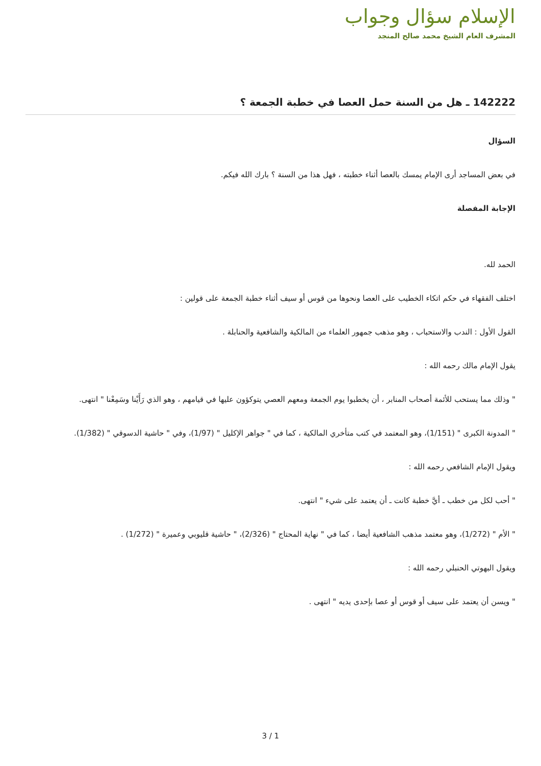الإسلام سؤال وجواب
المشرف العام الشيخ محمد صالح المنجد
142222 ـ هل من السنة حمل العصا في خطبة الجمعة ؟
السؤال
في بعض المساجد أرى الإمام يمسك بالعصا أثناء خطبته ، فهل هذا من السنة ؟ بارك الله فيكم.
الإجابة المفصلة
الحمد لله.
اختلف الفقهاء في حكم اتكاء الخطيب على العصا ونحوها من قوس أو سيف أثناء خطبة الجمعة على قولين :
القول الأول : الندب والاستحباب ، وهو مذهب جمهور العلماء من المالكية والشافعية والحنابلة .
يقول الإمام مالك رحمه الله :
" وذلك مما يستحب للأئمة أصحاب المنابر ، أن يخطبوا يوم الجمعة ومعهم العصي يتوكؤون عليها في قيامهم ، وهو الذي رَأَيْنا وسَمِعْنا " انتهى.
" المدونة الكبرى " (1/151)، وهو المعتمد في كتب متأخري المالكية ، كما في " جواهر الإكليل " (1/97)، وفي " حاشية الدسوقي " (1/382).
ويقول الإمام الشافعي رحمه الله :
" أحب لكل من خطب ـ أيَّ خطبة كانت ـ أن يعتمد على شيء " انتهى.
" الأم " (1/272)، وهو معتمد مذهب الشافعية أيضا ، كما في " نهاية المحتاج " (2/326)، " حاشية قليوبي وعميرة " (1/272) .
ويقول البهوتي الحنبلي رحمه الله :
" ويسن أن يعتمد على سيف أو قوس أو عصا بإحدى يديه " انتهى .
3 / 1